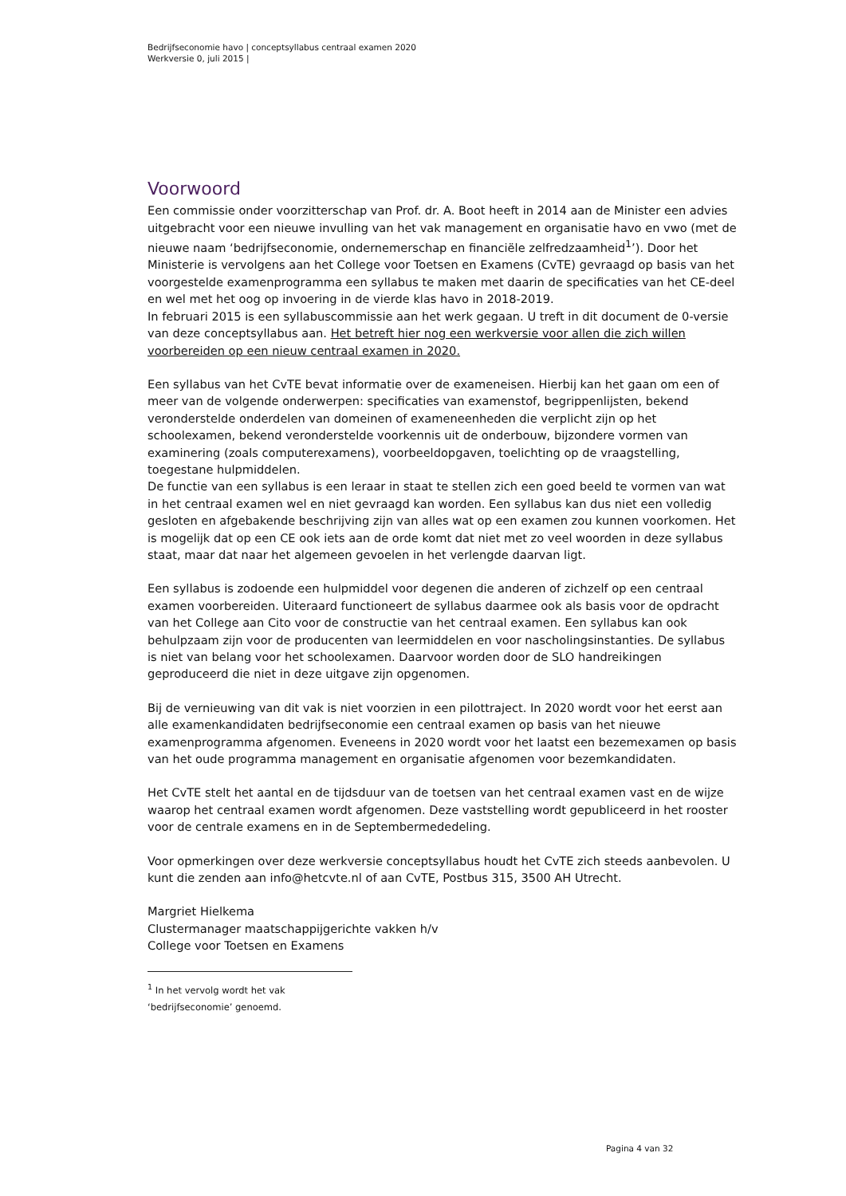Bedrijfseconomie havo | conceptsyllabus centraal examen 2020
Werkversie 0, juli 2015 |
Voorwoord
Een commissie onder voorzitterschap van Prof. dr. A. Boot heeft in 2014 aan de Minister een advies uitgebracht voor een nieuwe invulling van het vak management en organisatie havo en vwo (met de nieuwe naam ‘bedrijfseconomie, ondernemerschap en financiële zelfredzaamheid<sup>1</sup>’). Door het Ministerie is vervolgens aan het College voor Toetsen en Examens (CvTE) gevraagd op basis van het voorgestelde examenprogramma een syllabus te maken met daarin de specificaties van het CE-deel en wel met het oog op invoering in de vierde klas havo in 2018-2019.
In februari 2015 is een syllabuscommissie aan het werk gegaan. U treft in dit document de 0-versie van deze conceptsyllabus aan. Het betreft hier nog een werkversie voor allen die zich willen voorbereiden op een nieuw centraal examen in 2020.
Een syllabus van het CvTE bevat informatie over de exameneisen. Hierbij kan het gaan om een of meer van de volgende onderwerpen: specificaties van examenstof, begrippenlijsten, bekend veronderstelde onderdelen van domeinen of exameneenheden die verplicht zijn op het schoolexamen, bekend veronderstelde voorkennis uit de onderbouw, bijzondere vormen van examinering (zoals computerexamens), voorbeeldopgaven, toelichting op de vraagstelling, toegestane hulpmiddelen.
De functie van een syllabus is een leraar in staat te stellen zich een goed beeld te vormen van wat in het centraal examen wel en niet gevraagd kan worden. Een syllabus kan dus niet een volledig gesloten en afgebakende beschrijving zijn van alles wat op een examen zou kunnen voorkomen. Het is mogelijk dat op een CE ook iets aan de orde komt dat niet met zo veel woorden in deze syllabus staat, maar dat naar het algemeen gevoelen in het verlengde daarvan ligt.
Een syllabus is zodoende een hulpmiddel voor degenen die anderen of zichzelf op een centraal examen voorbereiden. Uiteraard functioneert de syllabus daarmee ook als basis voor de opdracht van het College aan Cito voor de constructie van het centraal examen. Een syllabus kan ook behulpzaam zijn voor de producenten van leermiddelen en voor nascholingsinstanties. De syllabus is niet van belang voor het schoolexamen. Daarvoor worden door de SLO handreikingen geproduceerd die niet in deze uitgave zijn opgenomen.
Bij de vernieuwing van dit vak is niet voorzien in een pilottraject. In 2020 wordt voor het eerst aan alle examenkandidaten bedrijfseconomie een centraal examen op basis van het nieuwe examenprogramma afgenomen. Eveneens in 2020 wordt voor het laatst een bezemexamen op basis van het oude programma management en organisatie afgenomen voor bezemkandidaten.
Het CvTE stelt het aantal en de tijdsduur van de toetsen van het centraal examen vast en de wijze waarop het centraal examen wordt afgenomen. Deze vaststelling wordt gepubliceerd in het rooster voor de centrale examens en in de Septembermededeling.
Voor opmerkingen over deze werkversie conceptsyllabus houdt het CvTE zich steeds aanbevolen. U kunt die zenden aan info@hetcvte.nl of aan CvTE, Postbus 315, 3500 AH Utrecht.
Margriet Hielkema
Clustermanager maatschappijgerichte vakken h/v
College voor Toetsen en Examens
<sup>1</sup> In het vervolg wordt het vak ‘bedrijfseconomie’ genoemd.
Pagina 4 van 32